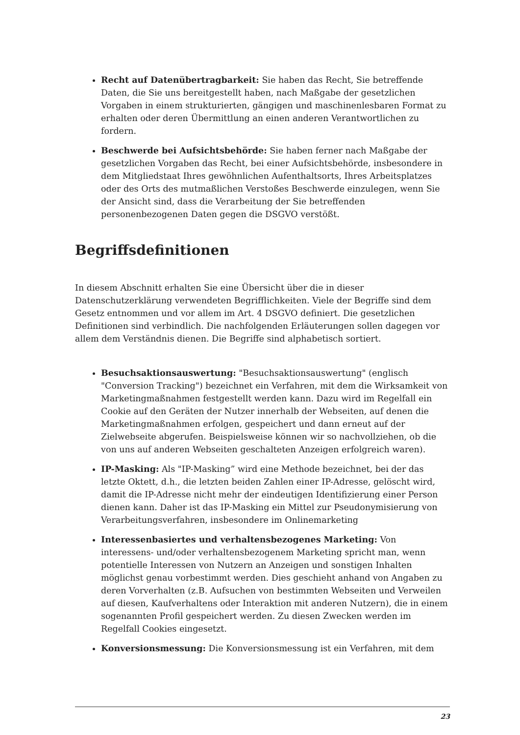Recht auf Datenübertragbarkeit: Sie haben das Recht, Sie betreffende Daten, die Sie uns bereitgestellt haben, nach Maßgabe der gesetzlichen Vorgaben in einem strukturierten, gängigen und maschinenlesbaren Format zu erhalten oder deren Übermittlung an einen anderen Verantwortlichen zu fordern.
Beschwerde bei Aufsichtsbehörde: Sie haben ferner nach Maßgabe der gesetzlichen Vorgaben das Recht, bei einer Aufsichtsbehörde, insbesondere in dem Mitgliedstaat Ihres gewöhnlichen Aufenthaltsorts, Ihres Arbeitsplatzes oder des Orts des mutmaßlichen Verstoßes Beschwerde einzulegen, wenn Sie der Ansicht sind, dass die Verarbeitung der Sie betreffenden personenbezogenen Daten gegen die DSGVO verstößt.
Begriffsdefinitionen
In diesem Abschnitt erhalten Sie eine Übersicht über die in dieser Datenschutzerklärung verwendeten Begrifflichkeiten. Viele der Begriffe sind dem Gesetz entnommen und vor allem im Art. 4 DSGVO definiert. Die gesetzlichen Definitionen sind verbindlich. Die nachfolgenden Erläuterungen sollen dagegen vor allem dem Verständnis dienen. Die Begriffe sind alphabetisch sortiert.
Besuchsaktionsauswertung: "Besuchsaktionsauswertung" (englisch "Conversion Tracking") bezeichnet ein Verfahren, mit dem die Wirksamkeit von Marketingmaßnahmen festgestellt werden kann. Dazu wird im Regelfall ein Cookie auf den Geräten der Nutzer innerhalb der Webseiten, auf denen die Marketingmaßnahmen erfolgen, gespeichert und dann erneut auf der Zielwebseite abgerufen. Beispielsweise können wir so nachvollziehen, ob die von uns auf anderen Webseiten geschalteten Anzeigen erfolgreich waren).
IP-Masking: Als "IP-Masking” wird eine Methode bezeichnet, bei der das letzte Oktett, d.h., die letzten beiden Zahlen einer IP-Adresse, gelöscht wird, damit die IP-Adresse nicht mehr der eindeutigen Identifizierung einer Person dienen kann. Daher ist das IP-Masking ein Mittel zur Pseudonymisierung von Verarbeitungsverfahren, insbesondere im Onlinemarketing
Interessenbasiertes und verhaltensbezogenes Marketing: Von interessens- und/oder verhaltensbezogenem Marketing spricht man, wenn potentielle Interessen von Nutzern an Anzeigen und sonstigen Inhalten möglichst genau vorbestimmt werden. Dies geschieht anhand von Angaben zu deren Vorverhalten (z.B. Aufsuchen von bestimmten Webseiten und Verweilen auf diesen, Kaufverhaltens oder Interaktion mit anderen Nutzern), die in einem sogenannten Profil gespeichert werden. Zu diesen Zwecken werden im Regelfall Cookies eingesetzt.
Konversionsmessung: Die Konversionsmessung ist ein Verfahren, mit dem
23